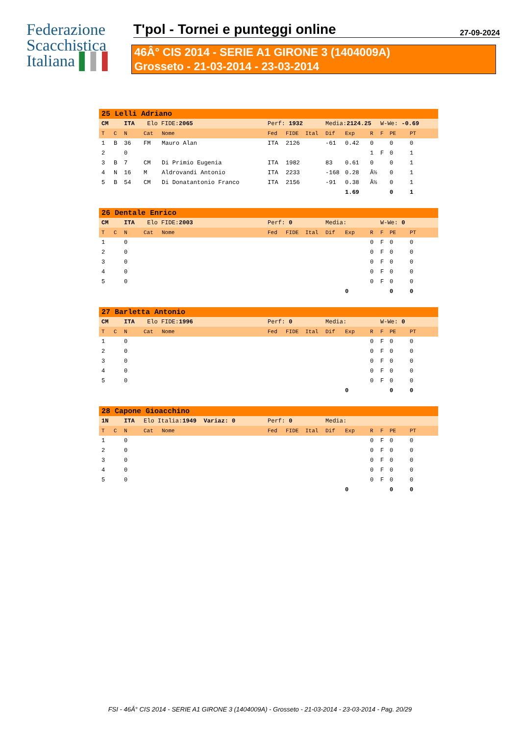Federazione
Scacchistica
Italiana ▌▌▌
T'pol - Tornei e punteggi online
27-09-2024
46Â° CIS 2014 - SERIE A1 GIRONE 3 (1404009A)
Grosseto - 21-03-2014 - 23-03-2014
| 25 Lelli Adriano | | | | | | | | | | | | | |
| CM | | ITA | Elo FIDE: 2065 | | Perf: 1932 | | | Media: 2124.25 | | | W-We: -0.69 | | |
| T | C | N | Cat | Nome | Fed | FIDE | Ital | Dif | Exp | R | F | PE | PT |
| 1 | B | 36 | FM | Mauro Alan | ITA | 2126 | | -61 | 0.42 | 0 | | 0 | 0 |
| 2 | | 0 | | | | | | | | 1 | F | 0 | 1 |
| 3 | B | 7 | CM | Di Primio Eugenia | ITA | 1982 | | 83 | 0.61 | 0 | | 0 | 1 |
| 4 | N | 16 | M | Aldrovandi Antonio | ITA | 2233 | | -168 | 0.28 | Â½ | | 0 | 1 |
| 5 | B | 54 | CM | Di Donatantonio Franco | ITA | 2156 | | -91 | 0.38 | Â½ | | 0 | 1 |
| | | | | | | | | | 1.69 | | | 0 | 1 |
| 26 Dentale Enrico | | | | | | | | | | | | | |
| CM | | ITA | Elo FIDE: 2003 | | Perf: 0 | | | Media: | | | W-We: 0 | | |
| T | C | N | Cat | Nome | Fed | FIDE | Ital | Dif | Exp | R | F | PE | PT |
| 1 | | 0 | | | | | | | | 0 | F | 0 | 0 |
| 2 | | 0 | | | | | | | | 0 | F | 0 | 0 |
| 3 | | 0 | | | | | | | | 0 | F | 0 | 0 |
| 4 | | 0 | | | | | | | | 0 | F | 0 | 0 |
| 5 | | 0 | | | | | | | | 0 | F | 0 | 0 |
| | | | | | | | | | 0 | | | 0 | 0 |
| 27 Barletta Antonio | | | | | | | | | | | | | |
| CM | | ITA | Elo FIDE: 1996 | | Perf: 0 | | | Media: | | | W-We: 0 | | |
| T | C | N | Cat | Nome | Fed | FIDE | Ital | Dif | Exp | R | F | PE | PT |
| 1 | | 0 | | | | | | | | 0 | F | 0 | 0 |
| 2 | | 0 | | | | | | | | 0 | F | 0 | 0 |
| 3 | | 0 | | | | | | | | 0 | F | 0 | 0 |
| 4 | | 0 | | | | | | | | 0 | F | 0 | 0 |
| 5 | | 0 | | | | | | | | 0 | F | 0 | 0 |
| | | | | | | | | | 0 | | | 0 | 0 |
| 28 Capone Gioacchino | | | | | | | | | | | | | |
| 1N | | ITA | Elo Italia: 1949 Variaz: 0 | | Perf: 0 | | | Media: | | | | | |
| T | C | N | Cat | Nome | Fed | FIDE | Ital | Dif | Exp | R | F | PE | PT |
| 1 | | 0 | | | | | | | | 0 | F | 0 | 0 |
| 2 | | 0 | | | | | | | | 0 | F | 0 | 0 |
| 3 | | 0 | | | | | | | | 0 | F | 0 | 0 |
| 4 | | 0 | | | | | | | | 0 | F | 0 | 0 |
| 5 | | 0 | | | | | | | | 0 | F | 0 | 0 |
| | | | | | | | | | 0 | | | 0 | 0 |
FSI - 46Â° CIS 2014 - SERIE A1 GIRONE 3 (1404009A) - Grosseto - 21-03-2014 - 23-03-2014 - Pag. 20/29